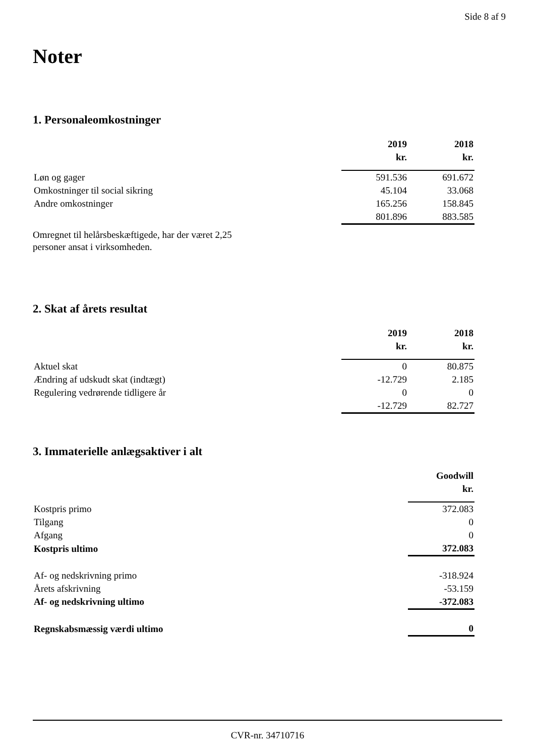Side 8 af 9
Noter
1. Personaleomkostninger
| | 2019 | 2018 |
| | kr. | kr. |
| Løn og gager | 591.536 | 691.672 |
| Omkostninger til social sikring | 45.104 | 33.068 |
| Andre omkostninger | 165.256 | 158.845 |
| | 801.896 | 883.585 |
Omregnet til helårsbeskæftigede, har der været 2,25
personer ansat i virksomheden.
2. Skat af årets resultat
| | 2019 | 2018 |
| | kr. | kr. |
| Aktuel skat | 0 | 80.875 |
| Ændring af udskudt skat (indtægt) | -12.729 | 2.185 |
| Regulering vedrørende tidligere år | 0 | 0 |
| | -12.729 | 82.727 |
3. Immaterielle anlægsaktiver i alt
| | Goodwill |
| | kr. |
| Kostpris primo | 372.083 |
| Tilgang | 0 |
| Afgang | 0 |
| Kostpris ultimo | 372.083 |
| Af- og nedskrivning primo | -318.924 |
| Årets afskrivning | -53.159 |
| Af- og nedskrivning ultimo | -372.083 |
| Regnskabsmæssig værdi ultimo | 0 |
CVR-nr. 34710716